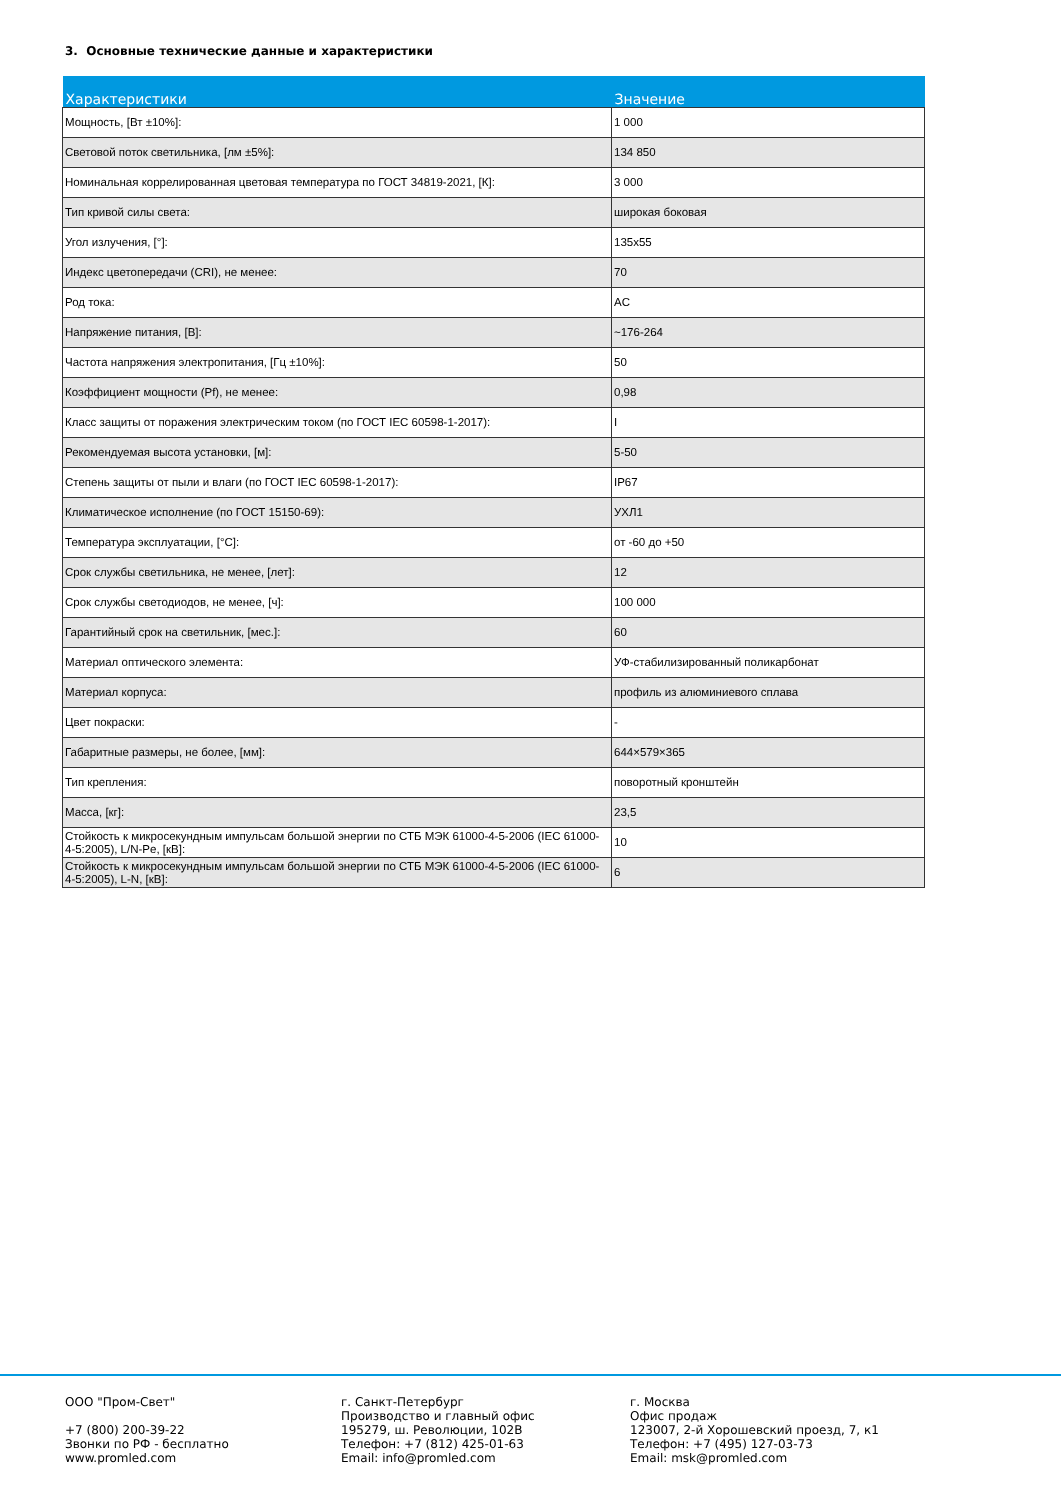3. Основные технические данные и характеристики
| Характеристики | Значение |
| --- | --- |
| Мощность, [Вт ±10%]: | 1 000 |
| Световой поток светильника, [лм ±5%]: | 134 850 |
| Номинальная коррелированная цветовая температура по ГОСТ 34819-2021, [К]: | 3 000 |
| Тип кривой силы света: | широкая боковая |
| Угол излучения, [°]: | 135x55 |
| Индекс цветопередачи (CRI), не менее: | 70 |
| Род тока: | AC |
| Напряжение питания, [В]: | ~176-264 |
| Частота напряжения электропитания, [Гц ±10%]: | 50 |
| Коэффициент мощности (Pf), не менее: | 0,98 |
| Класс защиты от поражения электрическим током (по ГОСТ IEC 60598-1-2017): | I |
| Рекомендуемая высота установки, [м]: | 5-50 |
| Степень защиты от пыли и влаги (по ГОСТ IEC 60598-1-2017): | IP67 |
| Климатическое исполнение (по ГОСТ 15150-69): | УХЛ1 |
| Температура эксплуатации, [°С]: | от -60 до +50 |
| Срок службы светильника, не менее, [лет]: | 12 |
| Срок службы светодиодов, не менее, [ч]: | 100 000 |
| Гарантийный срок на светильник, [мес.]: | 60 |
| Материал оптического элемента: | УФ-стабилизированный поликарбонат |
| Материал корпуса: | профиль из алюминиевого сплава |
| Цвет покраски: | - |
| Габаритные размеры, не более, [мм]: | 644×579×365 |
| Тип крепления: | поворотный кронштейн |
| Масса, [кг]: | 23,5 |
| Стойкость к микросекундным импульсам большой энергии по СТБ МЭК 61000-4-5-2006 (IEC 61000-4-5:2005), L/N-Pe, [кВ]: | 10 |
| Стойкость к микросекундным импульсам большой энергии по СТБ МЭК 61000-4-5-2006 (IEC 61000-4-5:2005), L-N, [кВ]: | 6 |
ООО "Пром-Свет" +7 (800) 200-39-22 Звонки по РФ - бесплатно www.promled.com
г. Санкт-Петербург Производство и главный офис 195279, ш. Революции, 102В Телефон: +7 (812) 425-01-63 Email: info@promled.com
г. Москва Офис продаж 123007, 2-й Хорошевский проезд, 7, к1 Телефон: +7 (495) 127-03-73 Email: msk@promled.com